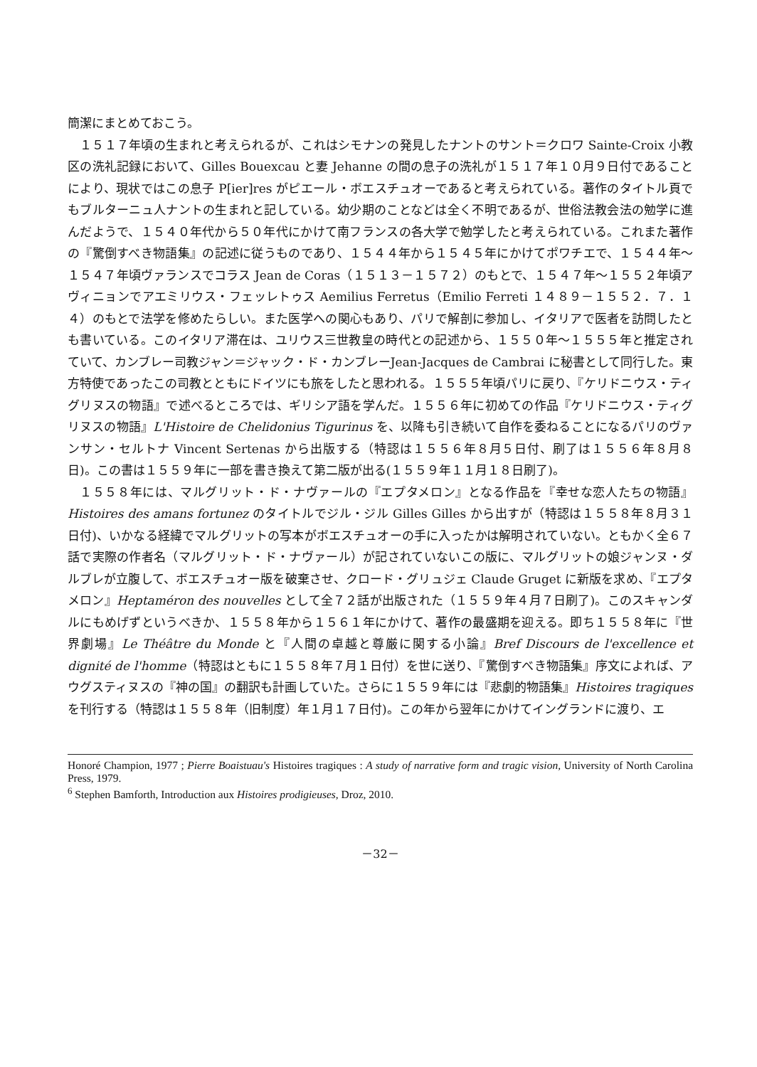簡潔にまとめておこう。
１５１７年頃の生まれと考えられるが、これはシモナンの発見したナントのサント＝クロワ Sainte-Croix 小教区の洗礼記録において、Gilles Bouexcau と妻 Jehanne の間の息子の洗礼が１５１７年１０月９日付であることにより、現状ではこの息子 P[ier]res がピエール・ボエスチュオーであると考えられている。著作のタイトル頁でもブルターニュ人ナントの生まれと記している。幼少期のことなどは全く不明であるが、世俗法教会法の勉学に進んだようで、１５４０年代から５０年代にかけて南フランスの各大学で勉学したと考えられている。これまた著作の『驚倒すべき物語集』の記述に従うものであり、１５４４年から１５４５年にかけてポワチエで、１５４４年～１５４７年頃ヴァランスでコラス Jean de Coras（１５１３－１５７２）のもとで、１５４７年～１５５２年頃アヴィニョンでアエミリウス・フェッレトゥス Aemilius Ferretus（Emilio Ferreti １４８９－１５５２．７．１４）のもとで法学を修めたらしい。また医学への関心もあり、パリで解剖に参加し、イタリアで医者を訪問したとも書いている。このイタリア滞在は、ユリウス三世教皇の時代との記述から、１５５０年～１５５５年と推定されていて、カンブレー司教ジャン＝ジャック・ド・カンブレーJean-Jacques de Cambrai に秘書として同行した。東方特使であったこの司教とともにドイツにも旅をしたと思われる。１５５５年頃パリに戻り、『ケリドニウス・ティグリヌスの物語』で述べるところでは、ギリシア語を学んだ。１５５６年に初めての作品『ケリドニウス・ティグリヌスの物語』L'Histoire de Chelidonius Tigurinus を、以降も引き続いて自作を委ねることになるパリのヴァンサン・セルトナ Vincent Sertenas から出版する（特認は１５５６年８月５日付、刷了は１５５６年８月８日)。この書は１５５９年に一部を書き換えて第二版が出る(１５５９年１１月１８日刷了)。
１５５８年には、マルグリット・ド・ナヴァールの『エプタメロン』となる作品を『幸せな恋人たちの物語』Histoires des amans fortunez のタイトルでジル・ジル Gilles Gilles から出すが（特認は１５５８年８月３１日付)、いかなる経緯でマルグリットの写本がボエスチュオーの手に入ったかは解明されていない。ともかく全６７話で実際の作者名（マルグリット・ド・ナヴァール）が記されていないこの版に、マルグリットの娘ジャンヌ・ダルブレが立腹して、ボエスチュオー版を破棄させ、クロード・グリュジェ Claude Gruget に新版を求め、『エプタメロン』Heptaméron des nouvelles として全７２話が出版された（１５５９年４月７日刷了)。このスキャンダルにもめげずというべきか、１５５８年から１５６１年にかけて、著作の最盛期を迎える。即ち１５５８年に『世界劇場』Le Théâtre du Monde と『人間の卓越と尊厳に関する小論』Bref Discours de l'excellence et dignité de l'homme（特認はともに１５５８年７月１日付）を世に送り、『驚倒すべき物語集』序文によれば、アウグスティヌスの『神の国』の翻訳も計画していた。さらに１５５９年には『悲劇的物語集』Histoires tragiques を刊行する（特認は１５５８年（旧制度）年１月１７日付)。この年から翌年にかけてイングランドに渡り、エ
Honoré Champion, 1977 ; Pierre Boaistuau's Histoires tragiques : A study of narrative form and tragic vision, University of North Carolina Press, 1979.
<sup>6</sup> Stephen Bamforth, Introduction aux Histoires prodigieuses, Droz, 2010.
－32－